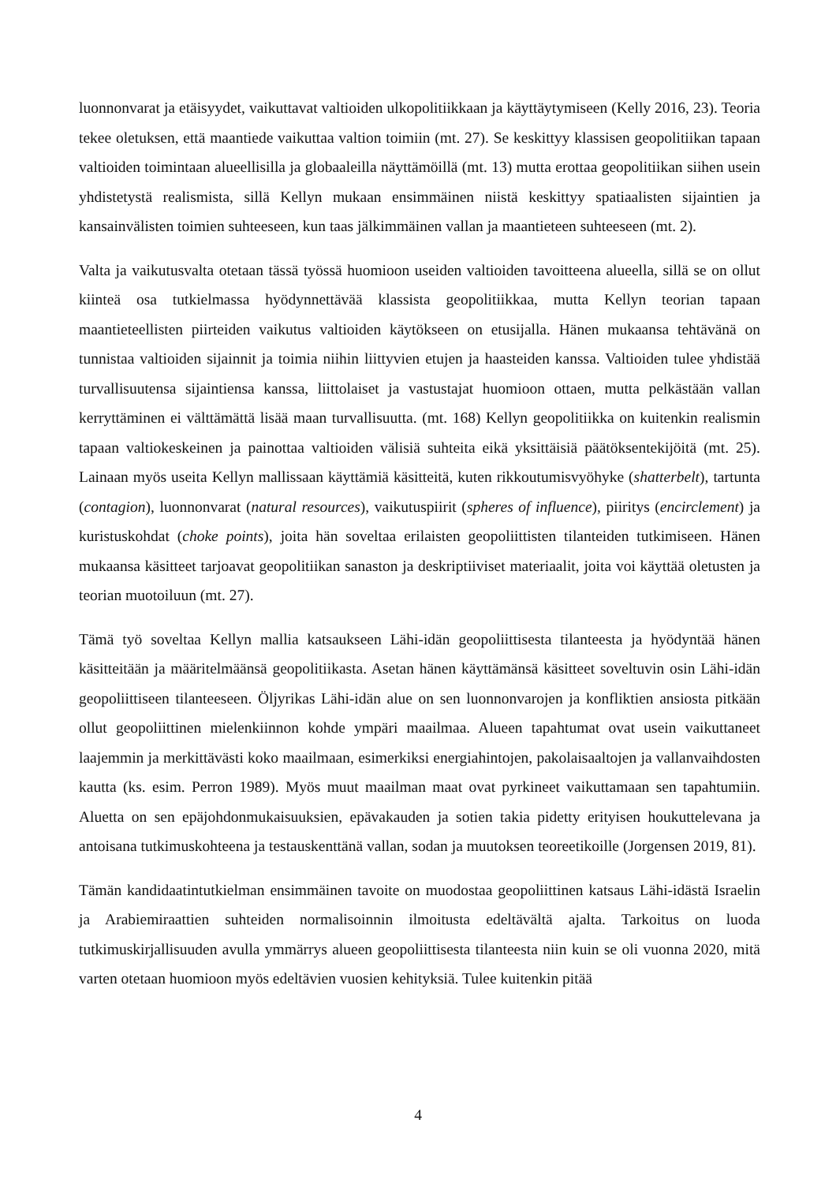luonnonvarat ja etäisyydet, vaikuttavat valtioiden ulkopolitiikkaan ja käyttäytymiseen (Kelly 2016, 23). Teoria tekee oletuksen, että maantiede vaikuttaa valtion toimiin (mt. 27). Se keskittyy klassisen geopolitiikan tapaan valtioiden toimintaan alueellisilla ja globaaleilla näyttämöillä (mt. 13) mutta erottaa geopolitiikan siihen usein yhdistetystä realismista, sillä Kellyn mukaan ensimmäinen niistä keskittyy spatiaalisten sijaintien ja kansainvälisten toimien suhteeseen, kun taas jälkimmäinen vallan ja maantieteen suhteeseen (mt. 2).
Valta ja vaikutusvalta otetaan tässä työssä huomioon useiden valtioiden tavoitteena alueella, sillä se on ollut kiinteä osa tutkielmassa hyödynnettävää klassista geopolitiikkaa, mutta Kellyn teorian tapaan maantieteellisten piirteiden vaikutus valtioiden käytökseen on etusijalla. Hänen mukaansa tehtävänä on tunnistaa valtioiden sijainnit ja toimia niihin liittyvien etujen ja haasteiden kanssa. Valtioiden tulee yhdistää turvallisuutensa sijaintiensa kanssa, liittolaiset ja vastustajat huomioon ottaen, mutta pelkästään vallan kerryttäminen ei välttämättä lisää maan turvallisuutta. (mt. 168) Kellyn geopolitiikka on kuitenkin realismin tapaan valtiokeskeinen ja painottaa valtioiden välisiä suhteita eikä yksittäisiä päätöksentekijöitä (mt. 25). Lainaan myös useita Kellyn mallissaan käyttämiä käsitteitä, kuten rikkoutumisvyöhyke (shatterbelt), tartunta (contagion), luonnonvarat (natural resources), vaikutuspiirit (spheres of influence), piiritys (encirclement) ja kuristuskohdat (choke points), joita hän soveltaa erilaisten geopoliittisten tilanteiden tutkimiseen. Hänen mukaansa käsitteet tarjoavat geopolitiikan sanaston ja deskriptiiviset materiaalit, joita voi käyttää oletusten ja teorian muotoiluun (mt. 27).
Tämä työ soveltaa Kellyn mallia katsaukseen Lähi-idän geopoliittisesta tilanteesta ja hyödyntää hänen käsitteitään ja määritelmäänsä geopolitiikasta. Asetan hänen käyttämänsä käsitteet soveltuvin osin Lähi-idän geopoliittiseen tilanteeseen. Öljyrikas Lähi-idän alue on sen luonnonvarojen ja konfliktien ansiosta pitkään ollut geopoliittinen mielenkiinnon kohde ympäri maailmaa. Alueen tapahtumat ovat usein vaikuttaneet laajemmin ja merkittävästi koko maailmaan, esimerkiksi energiahintojen, pakolaisaaltojen ja vallanvaihdosten kautta (ks. esim. Perron 1989). Myös muut maailman maat ovat pyrkineet vaikuttamaan sen tapahtumiin. Aluetta on sen epäjohdonmukaisuuksien, epävakauden ja sotien takia pidetty erityisen houkuttelevana ja antoisana tutkimuskohteena ja testauskenttänä vallan, sodan ja muutoksen teoreetikoille (Jorgensen 2019, 81).
Tämän kandidaatintutkielman ensimmäinen tavoite on muodostaa geopoliittinen katsaus Lähi-idästä Israelin ja Arabiemiraattien suhteiden normalisoinnin ilmoitusta edeltävältä ajalta. Tarkoitus on luoda tutkimuskirjallisuuden avulla ymmärrys alueen geopoliittisesta tilanteesta niin kuin se oli vuonna 2020, mitä varten otetaan huomioon myös edeltävien vuosien kehityksiä. Tulee kuitenkin pitää
4